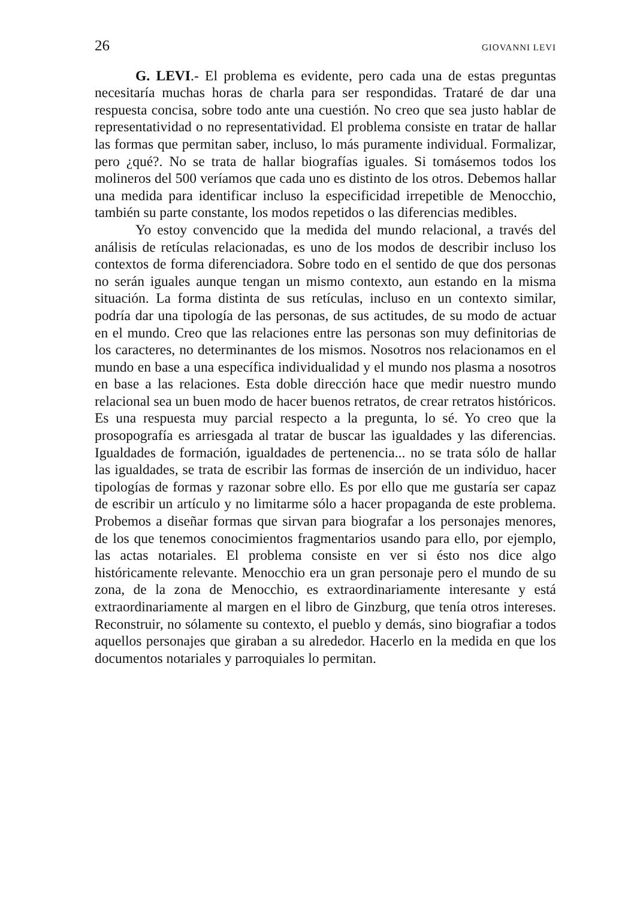26 GIOVANNI LEVI
G. LEVI.- El problema es evidente, pero cada una de estas preguntas necesitaría muchas horas de charla para ser respondidas. Trataré de dar una respuesta concisa, sobre todo ante una cuestión. No creo que sea justo hablar de representatividad o no representatividad. El problema consiste en tratar de hallar las formas que permitan saber, incluso, lo más puramente individual. Formalizar, pero ¿qué?. No se trata de hallar biografías iguales. Si tomásemos todos los molineros del 500 veríamos que cada uno es distinto de los otros. Debemos hallar una medida para identificar incluso la especificidad irrepetible de Menocchio, también su parte constante, los modos repetidos o las diferencias medibles.
Yo estoy convencido que la medida del mundo relacional, a través del análisis de retículas relacionadas, es uno de los modos de describir incluso los contextos de forma diferenciadora. Sobre todo en el sentido de que dos personas no serán iguales aunque tengan un mismo contexto, aun estando en la misma situación. La forma distinta de sus retículas, incluso en un contexto similar, podría dar una tipología de las personas, de sus actitudes, de su modo de actuar en el mundo. Creo que las relaciones entre las personas son muy definitorias de los caracteres, no determinantes de los mismos. Nosotros nos relacionamos en el mundo en base a una específica individualidad y el mundo nos plasma a nosotros en base a las relaciones. Esta doble dirección hace que medir nuestro mundo relacional sea un buen modo de hacer buenos retratos, de crear retratos históricos. Es una respuesta muy parcial respecto a la pregunta, lo sé. Yo creo que la prosopografía es arriesgada al tratar de buscar las igualdades y las diferencias. Igualdades de formación, igualdades de pertenencia... no se trata sólo de hallar las igualdades, se trata de escribir las formas de inserción de un individuo, hacer tipologías de formas y razonar sobre ello. Es por ello que me gustaría ser capaz de escribir un artículo y no limitarme sólo a hacer propaganda de este problema. Probemos a diseñar formas que sirvan para biografar a los personajes menores, de los que tenemos conocimientos fragmentarios usando para ello, por ejemplo, las actas notariales. El problema consiste en ver si ésto nos dice algo históricamente relevante. Menocchio era un gran personaje pero el mundo de su zona, de la zona de Menocchio, es extraordinariamente interesante y está extraordinariamente al margen en el libro de Ginzburg, que tenía otros intereses. Reconstruir, no sólamente su contexto, el pueblo y demás, sino biografiar a todos aquellos personajes que giraban a su alrededor. Hacerlo en la medida en que los documentos notariales y parroquiales lo permitan.